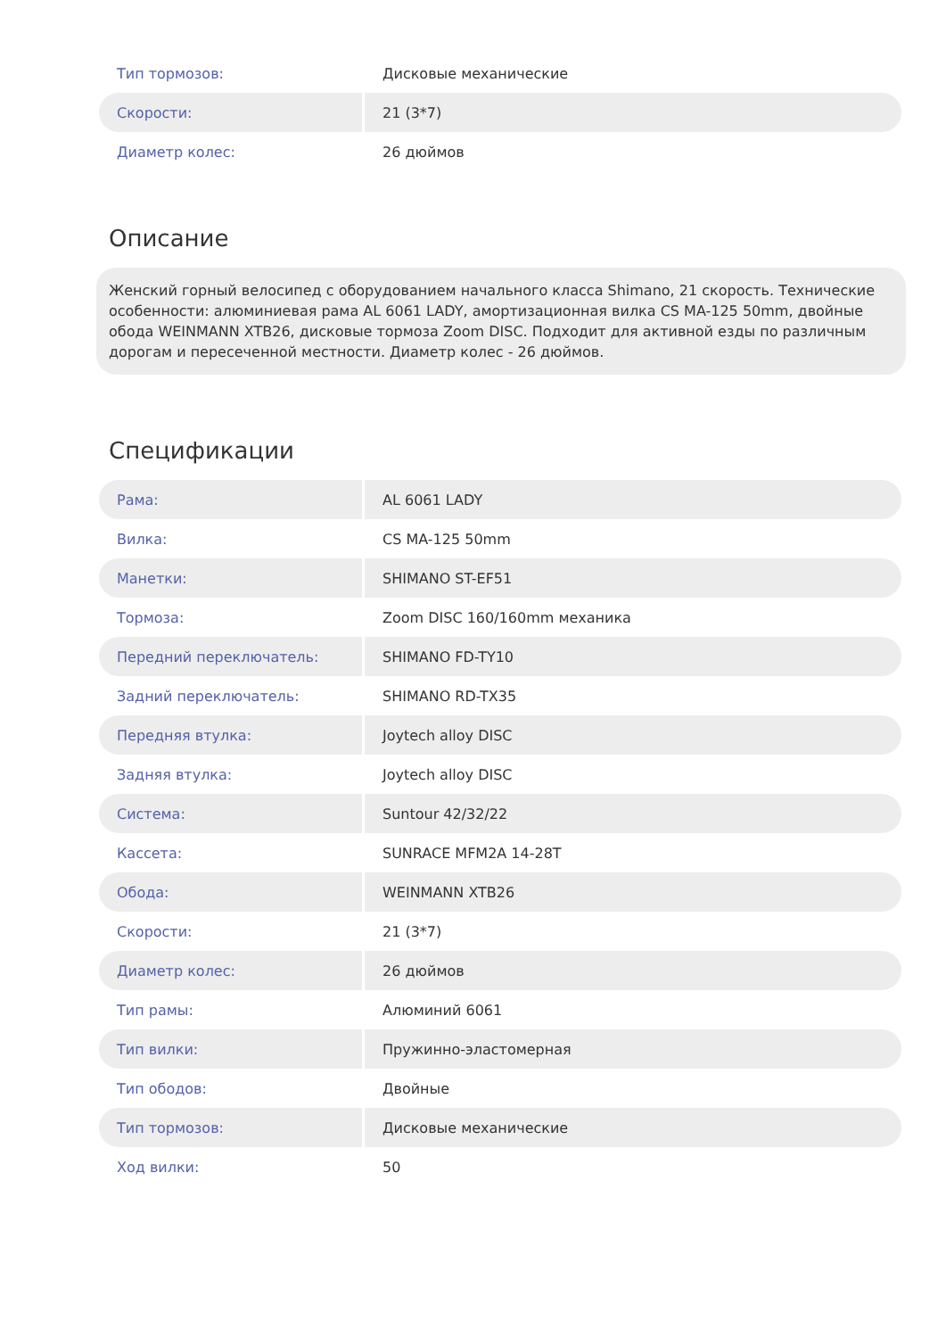| Тип тормозов: | Дисковые механические |
| Скорости: | 21 (3*7) |
| Диаметр колес: | 26 дюймов |
Описание
Женский горный велосипед с оборудованием начального класса Shimano, 21 скорость. Технические особенности: алюминиевая рама AL 6061 LADY, амортизационная вилка CS MA-125 50mm, двойные обода WEINMANN XTB26, дисковые тормоза Zoom DISC. Подходит для активной езды по различным дорогам и пересеченной местности. Диаметр колес - 26 дюймов.
Спецификации
| Рама: | AL 6061 LADY |
| Вилка: | CS MA-125 50mm |
| Манетки: | SHIMANO ST-EF51 |
| Тормоза: | Zoom DISC 160/160mm механика |
| Передний переключатель: | SHIMANO FD-TY10 |
| Задний переключатель: | SHIMANO RD-TX35 |
| Передняя втулка: | Joytech alloy DISC |
| Задняя втулка: | Joytech alloy DISC |
| Система: | Suntour 42/32/22 |
| Кассета: | SUNRACE MFM2A 14-28T |
| Обода: | WEINMANN XTB26 |
| Скорости: | 21 (3*7) |
| Диаметр колес: | 26 дюймов |
| Тип рамы: | Алюминий 6061 |
| Тип вилки: | Пружинно-эластомерная |
| Тип ободов: | Двойные |
| Тип тормозов: | Дисковые механические |
| Ход вилки: | 50 |